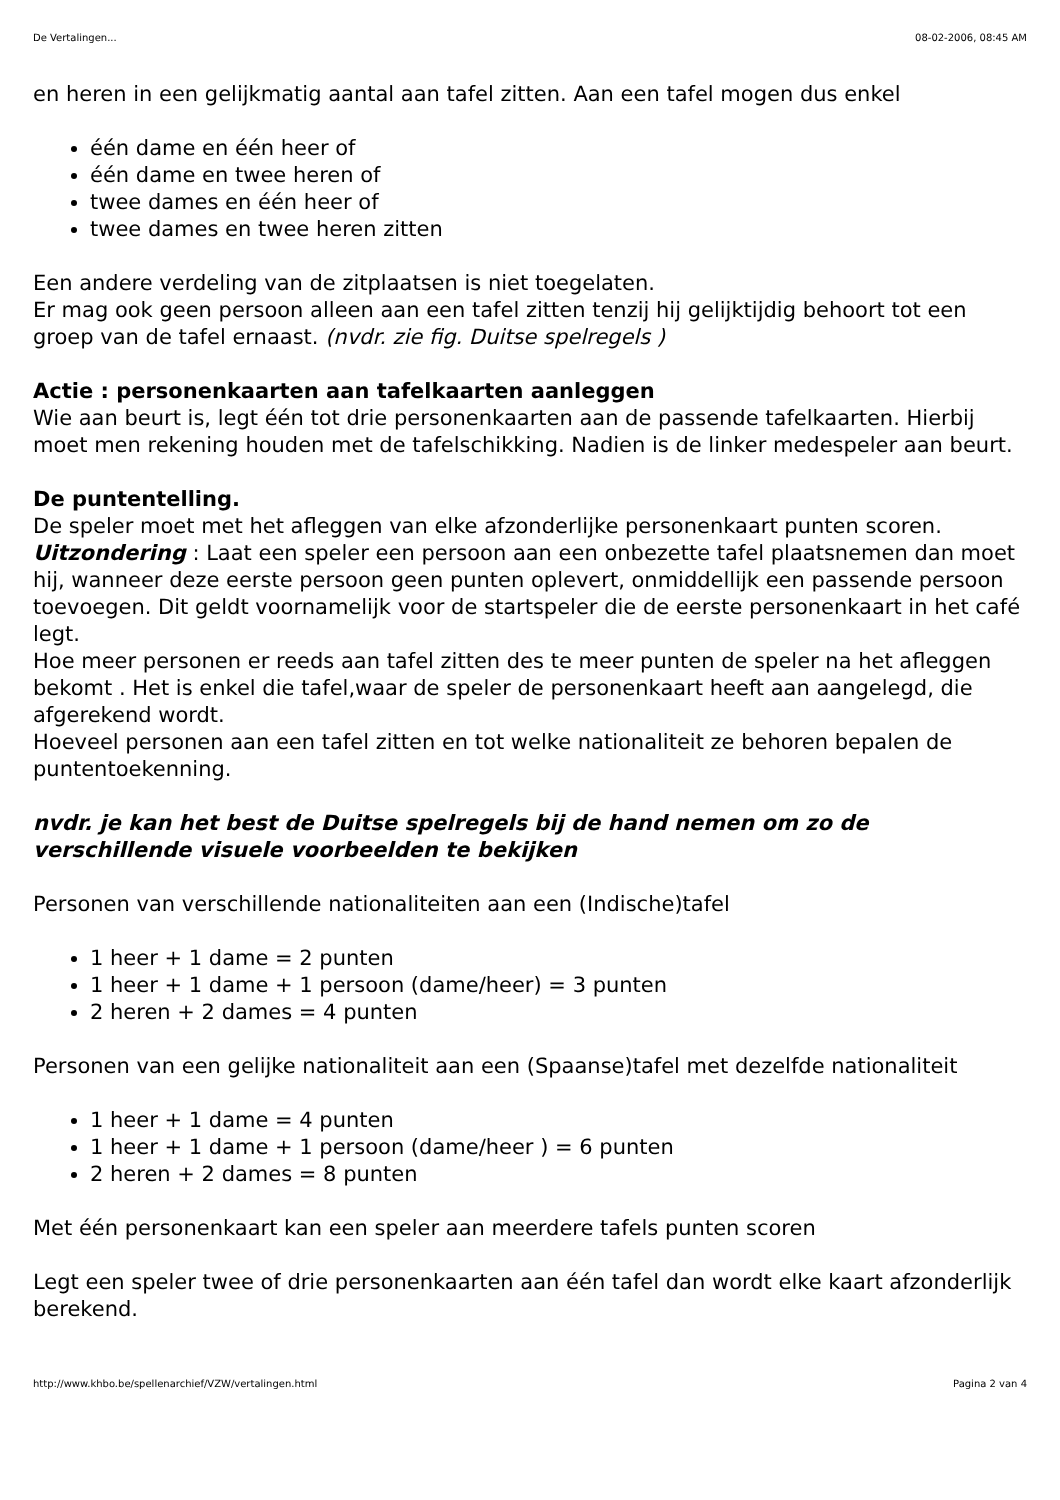De Vertalingen... 08-02-2006, 08:45 AM
en heren in een gelijkmatig aantal aan tafel zitten. Aan een tafel mogen dus enkel
één dame en één heer of
één dame en twee heren of
twee dames en één heer of
twee dames en twee heren zitten
Een andere verdeling van de zitplaatsen is niet toegelaten.
Er mag ook geen persoon alleen aan een tafel zitten tenzij hij gelijktijdig behoort tot een groep van de tafel ernaast. (nvdr. zie fig. Duitse spelregels )
Actie : personenkaarten aan tafelkaarten aanleggen
Wie aan beurt is, legt één tot drie personenkaarten aan de passende tafelkaarten. Hierbij moet men rekening houden met de tafelschikking. Nadien is de linker medespeler aan beurt.
De puntentelling.
De speler moet met het afleggen van elke afzonderlijke personenkaart punten scoren.
Uitzondering : Laat een speler een persoon aan een onbezette tafel plaatsnemen dan moet hij, wanneer deze eerste persoon geen punten oplevert, onmiddellijk een passende persoon toevoegen. Dit geldt voornamelijk voor de startspeler die de eerste personenkaart in het café legt.
Hoe meer personen er reeds aan tafel zitten des te meer punten de speler na het afleggen bekomt . Het is enkel die tafel,waar de speler de personenkaart heeft aan aangelegd, die afgerekend wordt.
Hoeveel personen aan een tafel zitten en tot welke nationaliteit ze behoren bepalen de puntentoekenning.
nvdr. je kan het best de Duitse spelregels bij de hand nemen om zo de verschillende visuele voorbeelden te bekijken
Personen van verschillende nationaliteiten aan een (Indische)tafel
1 heer + 1 dame = 2 punten
1 heer + 1 dame + 1 persoon (dame/heer) = 3 punten
2 heren + 2 dames = 4 punten
Personen van een gelijke nationaliteit aan een (Spaanse)tafel met dezelfde nationaliteit
1 heer + 1 dame = 4 punten
1 heer + 1 dame + 1 persoon (dame/heer ) = 6 punten
2 heren + 2 dames = 8 punten
Met één personenkaart kan een speler aan meerdere tafels punten scoren
Legt een speler twee of drie personenkaarten aan één tafel dan wordt elke kaart afzonderlijk berekend.
http://www.khbo.be/spellenarchief/VZW/vertalingen.html Pagina 2 van 4